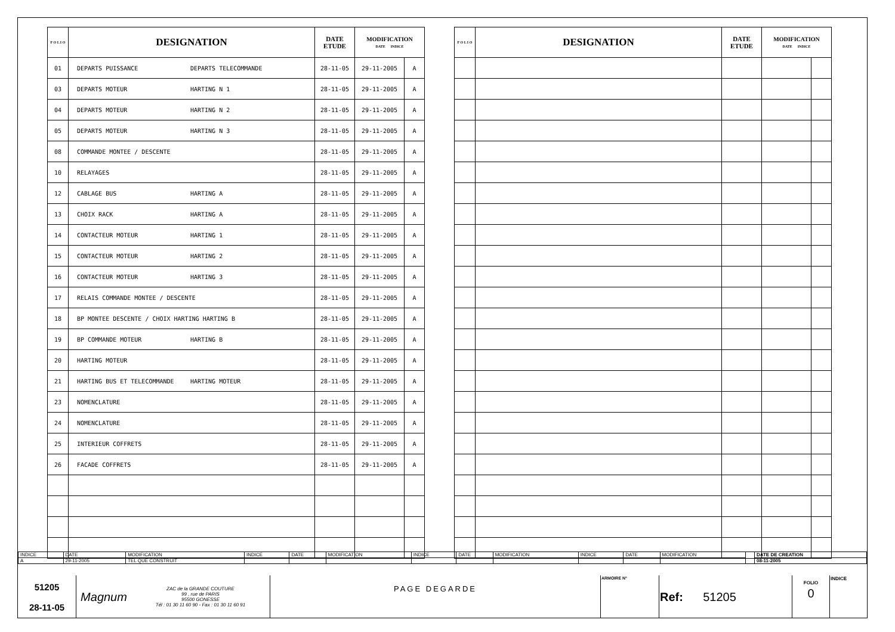| F O L I O | DESIGNATION | DATE ETUDE | MODIFICATION DATE INDICE | |
| --- | --- | --- | --- | --- |
| 01 | DEPARTS PUISSANCE DEPARTS TELECOMMANDE | 28-11-05 | 29-11-2005 | A |
| 03 | DEPARTS MOTEUR HARTING N 1 | 28-11-05 | 29-11-2005 | A |
| 04 | DEPARTS MOTEUR HARTING N 2 | 28-11-05 | 29-11-2005 | A |
| 05 | DEPARTS MOTEUR HARTING N 3 | 28-11-05 | 29-11-2005 | A |
| 08 | COMMANDE MONTEE / DESCENTE | 28-11-05 | 29-11-2005 | A |
| 10 | RELAYAGES | 28-11-05 | 29-11-2005 | A |
| 12 | CABLAGE BUS HARTING A | 28-11-05 | 29-11-2005 | A |
| 13 | CHOIX RACK HARTING A | 28-11-05 | 29-11-2005 | A |
| 14 | CONTACTEUR MOTEUR HARTING 1 | 28-11-05 | 29-11-2005 | A |
| 15 | CONTACTEUR MOTEUR HARTING 2 | 28-11-05 | 29-11-2005 | A |
| 16 | CONTACTEUR MOTEUR HARTING 3 | 28-11-05 | 29-11-2005 | A |
| 17 | RELAIS COMMANDE MONTEE / DESCENTE | 28-11-05 | 29-11-2005 | A |
| 18 | BP MONTEE DESCENTE / CHOIX HARTING HARTING B | 28-11-05 | 29-11-2005 | A |
| 19 | BP COMMANDE MOTEUR HARTING B | 28-11-05 | 29-11-2005 | A |
| 20 | HARTING MOTEUR | 28-11-05 | 29-11-2005 | A |
| 21 | HARTING BUS ET TELECOMMANDE HARTING MOTEUR | 28-11-05 | 29-11-2005 | A |
| 23 | NOMENCLATURE | 28-11-05 | 29-11-2005 | A |
| 24 | NOMENCLATURE | 28-11-05 | 29-11-2005 | A |
| 25 | INTERIEUR COFFRETS | 28-11-05 | 29-11-2005 | A |
| 26 | FACADE COFFRETS | 28-11-05 | 29-11-2005 | A |
| F O L I O | DESIGNATION | DATE ETUDE | MODIFICATION DATE INDICE | |
| --- | --- | --- | --- | --- |
| INDICE | DATE | MODIFICATION | INDICE | DATE | MODIFICATION | INDICE | DATE | MODIFICATION | INDICE | DATE | MODIFICATION | | DATE DE CREATION |
| A | 29-11-2005 | TEL QUE CONSTRUIT | | | | | | | | | | | 08-11-2005 |
| 51205 28-11-05 | Magnum | ZAC de la GRANDE COUTURE 99 , rue de PARIS 95500 GONESSE Tél : 01 30 11 60 90 - Fax : 01 30 11 60 91 | PAGE DEGARDE | ARMOIRE N° | Ref: 51205 | FOLIO 0 | INDICE |